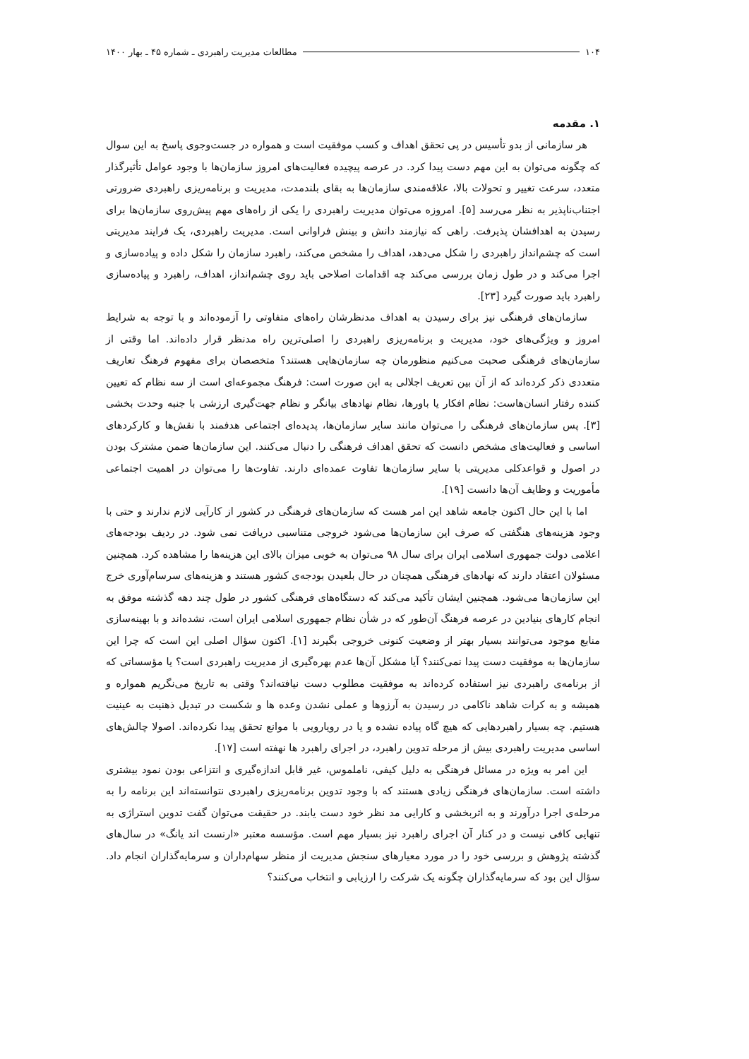۱۰۴ مطالعات مدیریت راهبردی ـ شماره ۴۵ ـ بهار ۱۴۰۰
۱. مقدمه
هر سازمانی از بدو تأسیس در پی تحقق اهداف و کسب موفقیت است و همواره در جست‌وجوی پاسخ به این سوال که چگونه می‌توان به این مهم دست پیدا کرد. در عرصه پیچیده فعالیت‌های امروز سازمان‌ها با وجود عوامل تأثیرگذار متعدد، سرعت تغییر و تحولات بالا، علاقه‌مندی سازمان‌ها به بقای بلندمدت، مدیریت و برنامه‌ریزی راهبردی ضرورتی اجتناب‌ناپذیر به نظر می‌رسد [۵]. امروزه می‌توان مدیریت راهبردی را یکی از راه‌های مهم پیش‌روی سازمان‌ها برای رسیدن به اهدافشان پذیرفت. راهی که نیازمند دانش و بینش فراوانی است. مدیریت راهبردی، یک فرایند مدیریتی است که چشم‌انداز راهبردی را شکل می‌دهد، اهداف را مشخص می‌کند، راهبرد سازمان را شکل داده و پیاده‌سازی و اجرا می‌کند و در طول زمان بررسی می‌کند چه اقدامات اصلاحی باید روی چشم‌انداز، اهداف، راهبرد و پیاده‌سازی راهبرد باید صورت گیرد [۲۳].
سازمان‌های فرهنگی نیز برای رسیدن به اهداف مدنظرشان راه‌های متفاوتی را آزموده‌اند و با توجه به شرایط امروز و ویژگی‌های خود، مدیریت و برنامه‌ریزی راهبردی را اصلی‌ترین راه مدنظر قرار داده‌اند. اما وقتی از سازمان‌های فرهنگی صحبت می‌کنیم منظورمان چه سازمان‌هایی هستند؟ متخصصان برای مفهوم فرهنگ تعاریف متعددی ذکر کرده‌اند که از آن بین تعریف اجلالی به این صورت است: فرهنگ مجموعه‌ای است از سه نظام که تعیین کننده رفتار انسان‌هاست: نظام افکار یا باورها، نظام نهادهای بیانگر و نظام جهت‌گیری ارزشی با جنبه وحدت بخشی [۳]. پس سازمان‌های فرهنگی را می‌توان مانند سایر سازمان‌ها، پدیده‌ای اجتماعی هدفمند با نقش‌ها و کارکردهای اساسی و فعالیت‌های مشخص دانست که تحقق اهداف فرهنگی را دنبال می‌کنند. این سازمان‌ها ضمن مشترک بودن در اصول و قواعدکلی مدیریتی با سایر سازمان‌ها تفاوت عمده‌ای دارند. تفاوت‌ها را می‌توان در اهمیت اجتماعی مأموریت و وظایف آن‌ها دانست [۱۹].
اما با این حال اکنون جامعه شاهد این امر هست که سازمان‌های فرهنگی در کشور از کارآیی لازم ندارند و حتی با وجود هزینه‌های هنگفتی که صرف این سازمان‌ها می‌شود خروجی متناسبی دریافت نمی شود. در ردیف بودجه‌های اعلامی دولت جمهوری اسلامی ایران برای سال ۹۸ می‌توان به خوبی میزان بالای این هزینه‌ها را مشاهده کرد. همچنین مسئولان اعتقاد دارند که نهادهای فرهنگی همچنان در حال بلعیدن بودجه‌ی کشور هستند و هزینه‌های سرسام‌آوری خرج این سازمان‌ها می‌شود. همچنین ایشان تأکید می‌کند که دستگاه‌های فرهنگی کشور در طول چند دهه گذشته موفق به انجام کارهای بنیادین در عرصه فرهنگ آن‌طور که در شأن نظام جمهوری اسلامی ایران است، نشده‌اند و با بهینه‌سازی منابع موجود می‌توانند بسیار بهتر از وضعیت کنونی خروجی بگیرند [۱]. اکنون سؤال اصلی این است که چرا این سازمان‌ها به موفقیت دست پیدا نمی‌کنند؟ آیا مشکل آن‌ها عدم بهره‌گیری از مدیریت راهبردی است؟ یا مؤسساتی که از برنامه‌ی راهبردی نیز استفاده کرده‌اند به موفقیت مطلوب دست نیافته‌اند؟ وقتی به تاریخ می‌نگریم همواره و همیشه و به کرات شاهد ناکامی در رسیدن به آرزوها و عملی نشدن وعده ها و شکست در تبدیل ذهنیت به عینیت هستیم. چه بسیار راهبردهایی که هیچ گاه پیاده نشده و یا در رویارویی با موانع تحقق پیدا نکرده‌اند. اصولا چالش‌های اساسی مدیریت راهبردی بیش از مرحله تدوین راهبرد، در اجرای راهبرد ها نهفته است [۱۷].
این امر به ویژه در مسائل فرهنگی به دلیل کیفی، ناملموس، غیر قابل اندازه‌گیری و انتزاعی بودن نمود بیشتری داشته است. سازمان‌های فرهنگی زیادی هستند که با وجود تدوین برنامه‌ریزی راهبردی نتوانسته‌اند این برنامه را به مرحله‌ی اجرا درآورند و به اثربخشی و کارایی مد نظر خود دست یابند. در حقیقت می‌توان گفت تدوین استراژی به تنهایی کافی نیست و در کنار آن اجرای راهبرد نیز بسیار مهم است. مؤسسه معتبر «ارنست اند یانگ» در سال‌های گذشته پژوهش و بررسی خود را در مورد معیارهای سنجش مدیریت از منظر سهام‌داران و سرمایه‌گذاران انجام داد. سؤال این بود که سرمایه‌گذاران چگونه یک شرکت را ارزیابی و انتخاب می‌کنند؟